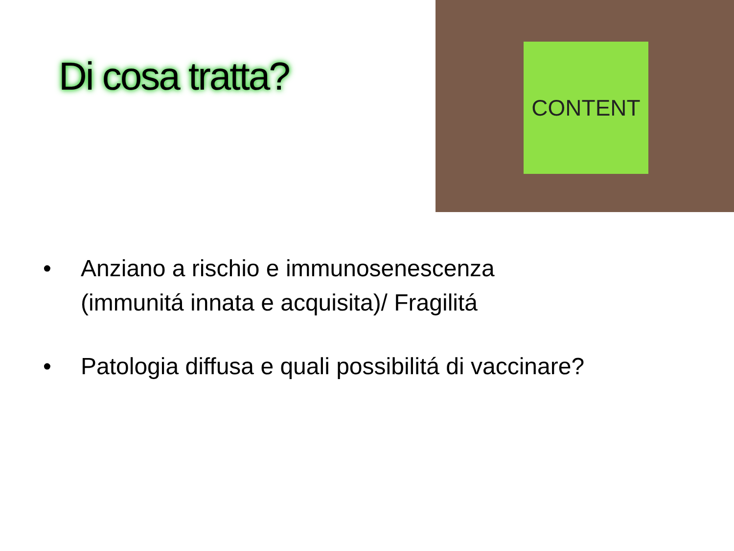Di cosa tratta?
CONTENT
• Anziano a rischio e immunosenescenza
(immunitá innata e acquisita)/ Fragilitá
• Patologia diffusa e quali possibilitá di vaccinare?